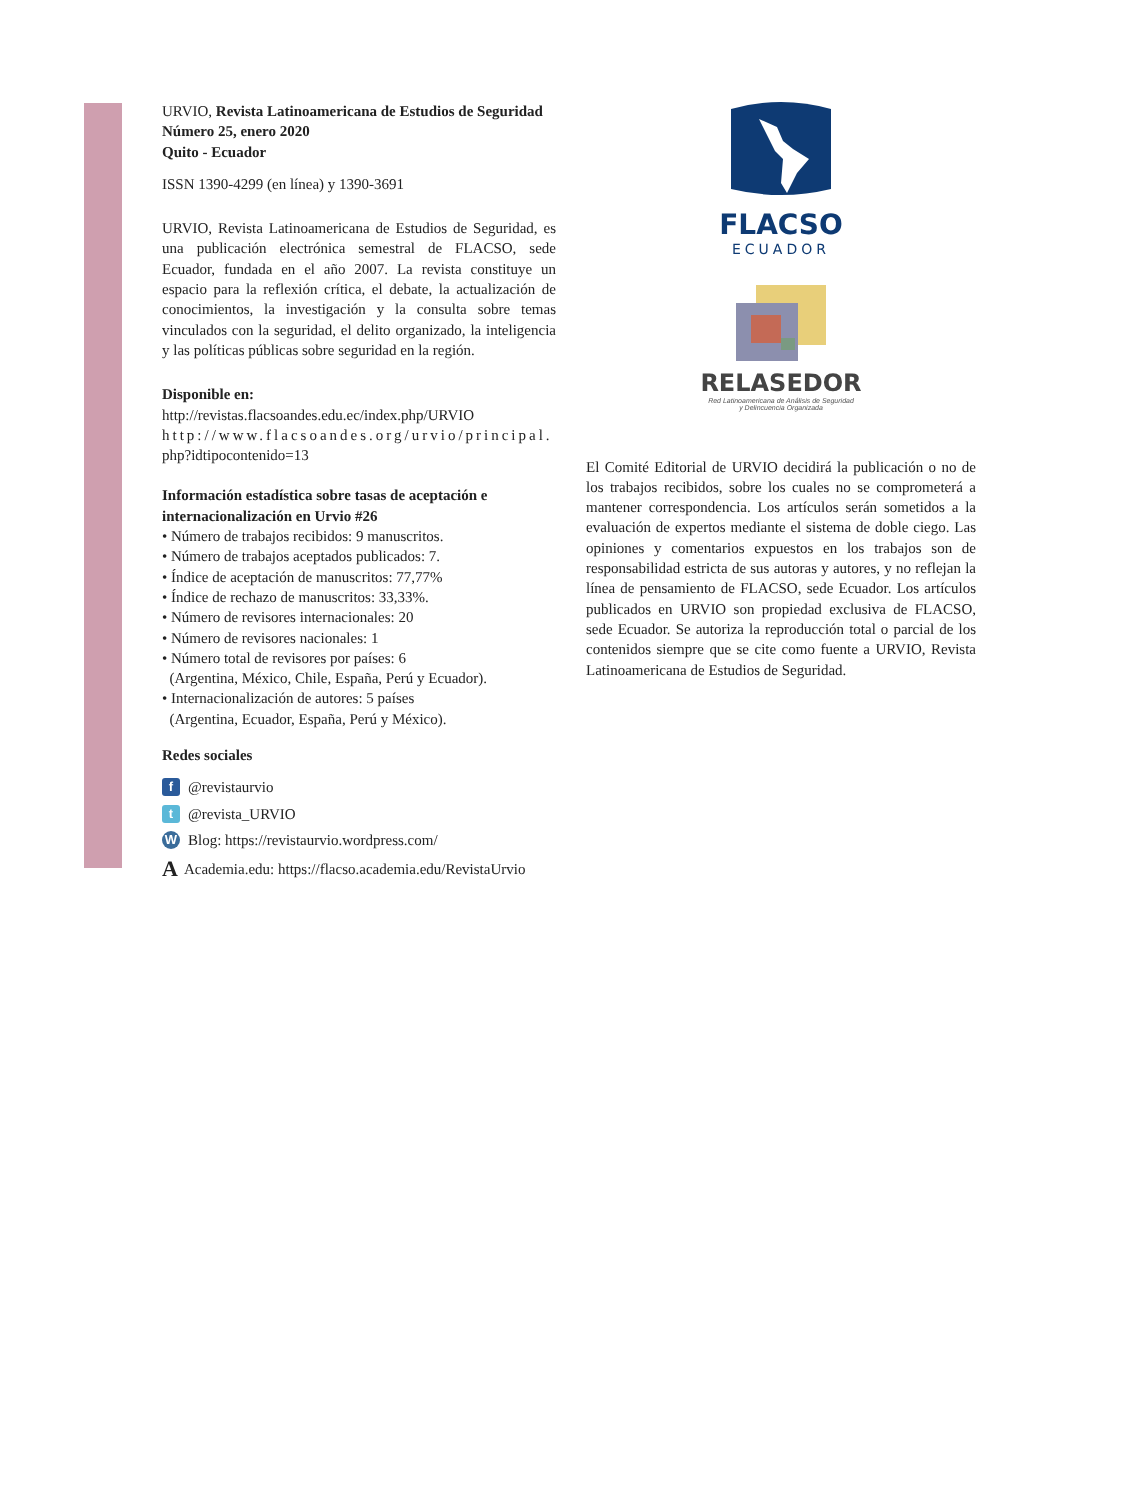URVIO, Revista Latinoamericana de Estudios de Seguridad
Número 25, enero 2020
Quito - Ecuador
ISSN 1390-4299 (en línea) y 1390-3691
URVIO, Revista Latinoamericana de Estudios de Seguridad, es una publicación electrónica semestral de FLACSO, sede Ecuador, fundada en el año 2007. La revista constituye un espacio para la reflexión crítica, el debate, la actualización de conocimientos, la investigación y la consulta sobre temas vinculados con la seguridad, el delito organizado, la inteligencia y las políticas públicas sobre seguridad en la región.
Disponible en:
http://revistas.flacsoandes.edu.ec/index.php/URVIO
http://www.flacsoandes.org/urvio/principal.
php?idtipocontenido=13
Información estadística sobre tasas de aceptación e internacionalización en Urvio #26
• Número de trabajos recibidos: 9 manuscritos.
• Número de trabajos aceptados publicados: 7.
• Índice de aceptación de manuscritos: 77,77%
• Índice de rechazo de manuscritos: 33,33%.
• Número de revisores internacionales: 20
• Número de revisores nacionales: 1
• Número total de revisores por países: 6
(Argentina, México, Chile, España, Perú y Ecuador).
• Internacionalización de autores: 5 países
(Argentina, Ecuador, España, Perú y México).
Redes sociales
f @revistaurvio
t @revista_URVIO
W Blog: https://revistaurvio.wordpress.com/
A Academia.edu: https://flacso.academia.edu/RevistaUrvio
FLACSO
ECUADOR
RELASEDOR
Red Latinoamericana de Análisis de Seguridad
y Delincuencia Organizada
El Comité Editorial de URVIO decidirá la publicación o no de los trabajos recibidos, sobre los cuales no se comprometerá a mantener correspondencia. Los artículos serán sometidos a la evaluación de expertos mediante el sistema de doble ciego. Las opiniones y comentarios expuestos en los trabajos son de responsabilidad estricta de sus autoras y autores, y no reflejan la línea de pensamiento de FLACSO, sede Ecuador. Los artículos publicados en URVIO son propiedad exclusiva de FLACSO, sede Ecuador. Se autoriza la reproducción total o parcial de los contenidos siempre que se cite como fuente a URVIO, Revista Latinoamericana de Estudios de Seguridad.